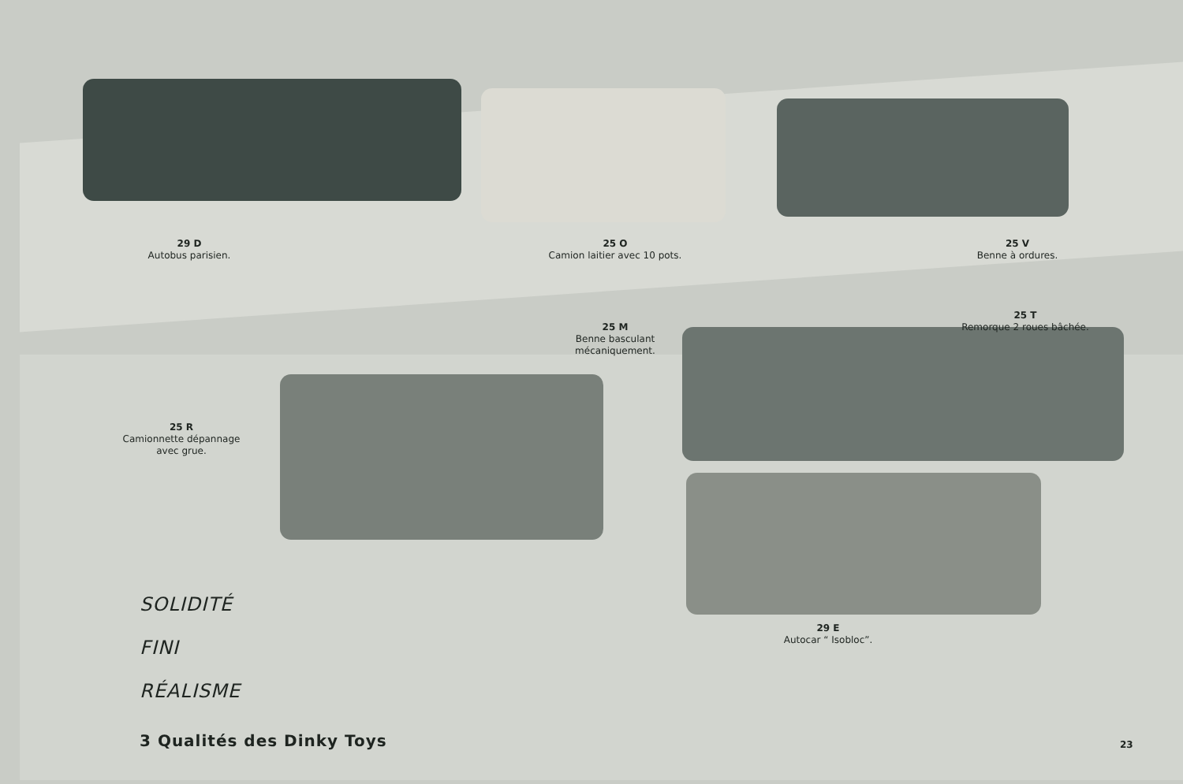29 D
Autobus parisien.
25 O
Camion laitier avec 10 pots.
25 V
Benne à ordures.
25 M
Benne basculant mécaniquement.
25 T
Remorque 2 roues bâchée.
25 R
Camionnette dépannage avec grue.
29 E
Autocar “ Isobloc”.
SOLIDITÉ
FINI
RÉALISME
3 Qualités des Dinky Toys
23